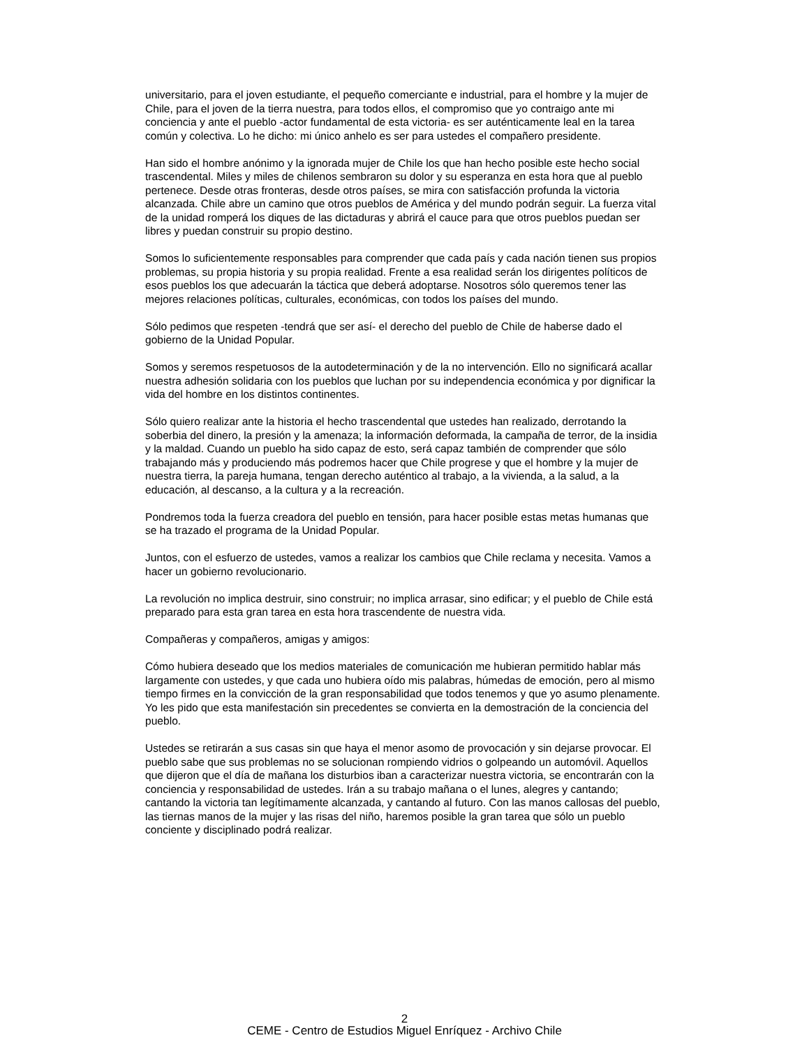universitario, para el joven estudiante, el pequeño comerciante e industrial, para el hombre y la mujer de Chile, para el joven de la tierra nuestra, para todos ellos, el compromiso que yo contraigo ante mi conciencia y ante el pueblo -actor fundamental de esta victoria- es ser auténticamente leal en la tarea común y colectiva. Lo he dicho: mi único anhelo es ser para ustedes el compañero presidente.
Han sido el hombre anónimo y la ignorada mujer de Chile los que han hecho posible este hecho social trascendental. Miles y miles de chilenos sembraron su dolor y su esperanza en esta hora que al pueblo pertenece. Desde otras fronteras, desde otros países, se mira con satisfacción profunda la victoria alcanzada. Chile abre un camino que otros pueblos de América y del mundo podrán seguir. La fuerza vital de la unidad romperá los diques de las dictaduras y abrirá el cauce para que otros pueblos puedan ser libres y puedan construir su propio destino.
Somos lo suficientemente responsables para comprender que cada país y cada nación tienen sus propios problemas, su propia historia y su propia realidad. Frente a esa realidad serán los dirigentes políticos de esos pueblos los que adecuarán la táctica que deberá adoptarse. Nosotros sólo queremos tener las mejores relaciones políticas, culturales, económicas, con todos los países del mundo.
Sólo pedimos que respeten -tendrá que ser así- el derecho del pueblo de Chile de haberse dado el gobierno de la Unidad Popular.
Somos y seremos respetuosos de la autodeterminación y de la no intervención. Ello no significará acallar nuestra adhesión solidaria con los pueblos que luchan por su independencia económica y por dignificar la vida del hombre en los distintos continentes.
Sólo quiero realizar ante la historia el hecho trascendental que ustedes han realizado, derrotando la soberbia del dinero, la presión y la amenaza; la información deformada, la campaña de terror, de la insidia y la maldad. Cuando un pueblo ha sido capaz de esto, será capaz también de comprender que sólo trabajando más y produciendo más podremos hacer que Chile progrese y que el hombre y la mujer de nuestra tierra, la pareja humana, tengan derecho auténtico al trabajo, a la vivienda, a la salud, a la educación, al descanso, a la cultura y a la recreación.
Pondremos toda la fuerza creadora del pueblo en tensión, para hacer posible estas metas humanas que se ha trazado el programa de la Unidad Popular.
Juntos, con el esfuerzo de ustedes, vamos a realizar los cambios que Chile reclama y necesita. Vamos a hacer un gobierno revolucionario.
La revolución no implica destruir, sino construir; no implica arrasar, sino edificar; y el pueblo de Chile está preparado para esta gran tarea en esta hora trascendente de nuestra vida.
Compañeras y compañeros, amigas y amigos:
Cómo hubiera deseado que los medios materiales de comunicación me hubieran permitido hablar más largamente con ustedes, y que cada uno hubiera oído mis palabras, húmedas de emoción, pero al mismo tiempo firmes en la convicción de la gran responsabilidad que todos tenemos y que yo asumo plenamente. Yo les pido que esta manifestación sin precedentes se convierta en la demostración de la conciencia del pueblo.
Ustedes se retirarán a sus casas sin que haya el menor asomo de provocación y sin dejarse provocar. El pueblo sabe que sus problemas no se solucionan rompiendo vidrios o golpeando un automóvil. Aquellos que dijeron que el día de mañana los disturbios iban a caracterizar nuestra victoria, se encontrarán con la conciencia y responsabilidad de ustedes. Irán a su trabajo mañana o el lunes, alegres y cantando; cantando la victoria tan legítimamente alcanzada, y cantando al futuro. Con las manos callosas del pueblo, las tiernas manos de la mujer y las risas del niño, haremos posible la gran tarea que sólo un pueblo conciente y disciplinado podrá realizar.
2
CEME - Centro de Estudios Miguel Enríquez - Archivo Chile